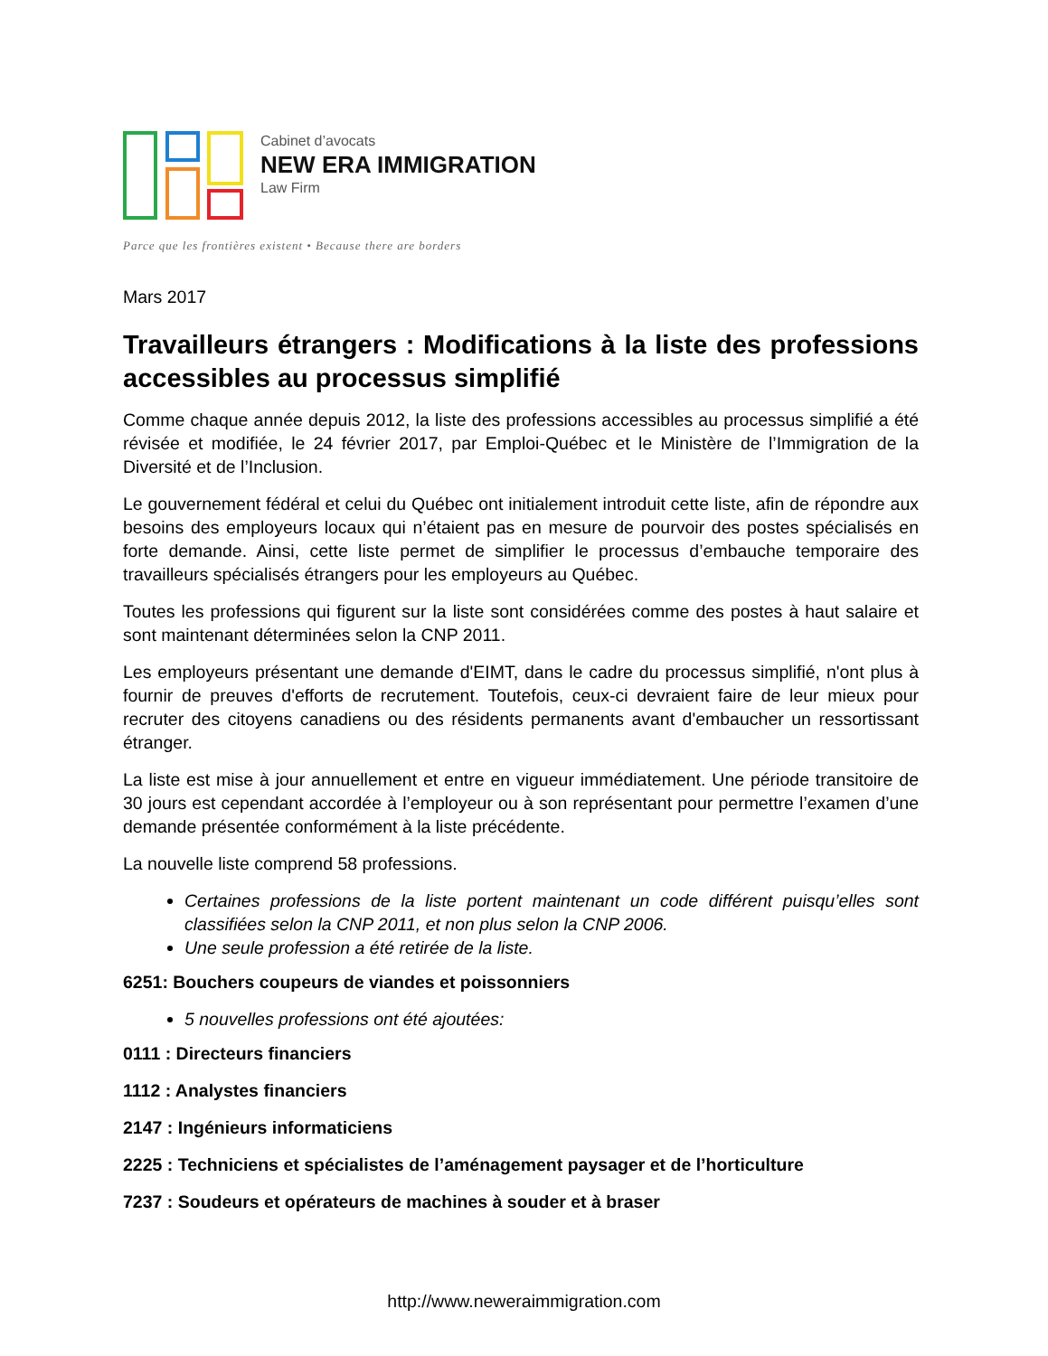Cabinet d’avocats
NEW ERA IMMIGRATION
Law Firm
Parce que les frontières existent • Because there are borders
Mars 2017
Travailleurs étrangers : Modifications à la liste des professions accessibles au processus simplifié
Comme chaque année depuis 2012, la liste des professions accessibles au processus simplifié a été révisée et modifiée, le 24 février 2017, par Emploi-Québec et le Ministère de l’Immigration de la Diversité et de l’Inclusion.
Le gouvernement fédéral et celui du Québec ont initialement introduit cette liste, afin de répondre aux besoins des employeurs locaux qui n’étaient pas en mesure de pourvoir des postes spécialisés en forte demande. Ainsi, cette liste permet de simplifier le processus d’embauche temporaire des travailleurs spécialisés étrangers pour les employeurs au Québec.
Toutes les professions qui figurent sur la liste sont considérées comme des postes à haut salaire et sont maintenant déterminées selon la CNP 2011.
Les employeurs présentant une demande d'EIMT, dans le cadre du processus simplifié, n'ont plus à fournir de preuves d'efforts de recrutement. Toutefois, ceux-ci devraient faire de leur mieux pour recruter des citoyens canadiens ou des résidents permanents avant d'embaucher un ressortissant étranger.
La liste est mise à jour annuellement et entre en vigueur immédiatement. Une période transitoire de 30 jours est cependant accordée à l’employeur ou à son représentant pour permettre l’examen d’une demande présentée conformément à la liste précédente.
La nouvelle liste comprend 58 professions.
Certaines professions de la liste portent maintenant un code différent puisqu’elles sont classifiées selon la CNP 2011, et non plus selon la CNP 2006.
Une seule profession a été retirée de la liste.
6251: Bouchers coupeurs de viandes et poissonniers
5 nouvelles professions ont été ajoutées:
0111 : Directeurs financiers
1112 : Analystes financiers
2147 : Ingénieurs informaticiens
2225 : Techniciens et spécialistes de l’aménagement paysager et de l’horticulture
7237 : Soudeurs et opérateurs de machines à souder et à braser
http://www.neweraimmigration.com